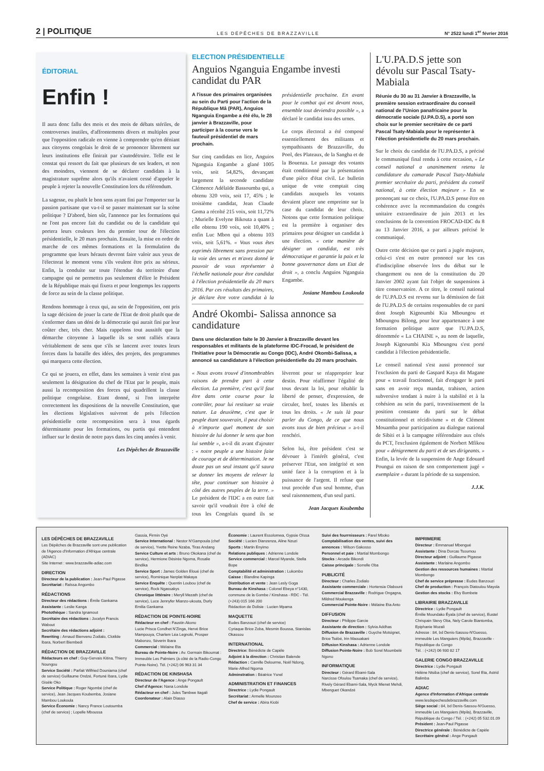2 | POLITIQUE LES DÉPÊCHES DE BRAZZAVILLE N° 2522 lundi 1<sup>er</sup> février 2016
ÉDITORIAL
Enfin !
Il aura donc fallu des mois et des mois de débats stériles, de controverses inutiles, d'affrontements divers et multiples pour que l'opposition radicale en vienne à comprendre qu'en déniant aux citoyens congolais le droit de se prononcer librement sur leurs institutions elle finirait par s'autodétruire. Telle est le constat qui ressort du fait que plusieurs de ses leaders, et non des moindres, viennent de se déclarer candidats à la magistrature suprême alors qu'ils n'avaient cessé d'appeler le peuple à rejeter la nouvelle Constitution lors du référendum.
La sagesse, ou plutôt le bon sens ayant fini par l'emporter sur la passion partisane que va-t-il se passer maintenant sur la scène politique ? D'abord, bien sûr, l'annonce par les formations qui ne l'ont pas encore fait du candidat ou de la candidate qui portera leurs couleurs lors du premier tour de l'élection présidentielle, le 20 mars prochain. Ensuite, la mise en ordre de marche de ces mêmes formations et la formulation du programme que leurs hérauts devront faire valoir aux yeux de l'électorat le moment venu s'ils veulent être prix au sérieux. Enfin, la conduite sur toute l'étendue du territoire d'une campagne qui ne permettra pas seulement d'élire le Président de la République mais qui fixera et pour longtemps les rapports de force au sein de la classe politique.
Rendons hommage à ceux qui, au sein de l'opposition, ont pris la sage décision de jouer la carte de l'Etat de droit plutôt que de s'enfermer dans un déni de la démocratie qui aurait fini par leur coûter cher, très cher. Mais rappelons tout aussitôt que la démarche citoyenne à laquelle ils se sont ralliés n'aura véritablement de sens que s'ils se lancent avec toutes leurs forces dans la bataille des idées, des projets, des programmes qui marquera cette élection.
Ce qui se jouera, en effet, dans les semaines à venir n'est pas seulement la désignation du chef de l'Etat par le peuple, mais aussi la recomposition des forces qui quadrillent la classe politique congolaise. Etant donné, si l'on interprète correctement les dispositions de la nouvelle Constitution, que les élections législatives suivront de près l'élection présidentielle cette recomposition sera à tous égards déterminante pour les formations, ou partis qui entendent influer sur le destin de notre pays dans les cinq années à venir.
Les Dépêches de Brazzaville
ELECTION PRÉSIDENTIELLE
Anguios Nganguia Engambe investi candidat du PAR
A l'issue des primaires organisées au sein du Parti pour l'action de la République Mâ (PAR), Anguios Nganguia Engambe a été élu, le 28 janvier à Brazzaville, pour participer à la course vers le fauteuil présidentiel de mars prochain.
Sur cinq candidats en lice, Anguios Nganguia Engambe a glané 1005 voix, soit 54,82%, devançant largement la seconde candidate Clémence Adélaïde Bassoumba qui, a obtenu 320 voix, soit 17, 45% ; le troisième candidat, Jean Claude Goma a récolté 215 voix, soit 11,72% ; Murielle Evelyne Bikouta a quant à elle obtenu 190 voix, soit 10,40% ; enfin Luc Mbon qui a obtenu 103 voix, soit 5,61%. « Vous vous êtes exprimés librement sans pression par la voie des urnes et m'avez donné le pouvoir de vous représenter à l'échelle nationale pour être candidat à l'élection présidentielle du 20 mars 2016. Par ces résultats des primaires, je déclare être votre candidat à la présidentielle prochaine. En avant pour le combat qui est devant nous, ensemble tout deviendra possible », a déclaré le candidat issu des urnes.
Le corps électoral a été composé essentiellement des militants et sympathisants de Brazzaville, du Pool, des Plateaux, de la Sangha et de la Bouenza. Le passage des votants était conditionné par la présentation d'une pièce d'état civil. Le bulletin unique de vote comptait cinq candidats auxquels les votants devaient placer une empreinte sur la case du candidat de leur choix. Notons que cette formation politique est la première à organiser des primaires pour désigner un candidat à une élection. « cette manière de désigner un candidat, est très démocratique et garantie la paix et la bonne gouvernance dans un Etat de droit », a conclu Anguios Nganguia Engambe.
Josiane Mambou Loukoula
André Okombi- Salissa annonce sa candidature
Dans une déclaration faite le 30 Janvier à Brazzaville devant les responsables et militants de la plateforme IDC-Frocad, le président de l'Initiative pour la Démocratie au Congo (IDC), André Okombi-Salissa, a annoncé sa candidature à l'élection présidentielle du 20 mars prochain.
« Nous avons trouvé d'innombrables raisons de prendre part à cette élection. La première, c'est qu'il faut être dans cette course pour la contrôler, pour lui restituer sa vraie nature. La deuxième, c'est que le peuple étant souverain, il peut choisir à n'importe quel moment de son histoire de lui donner le sens que bon lui semble », a-t-il dit avant d'ajouter : « notre peuple a une histoire faite de courage et de détermination. Je ne doute pas un seul instant qu'il saura se donner les moyens de relever la tête, pour continuer son histoire à côté des autres peuples de la terre. » Le président de l'IDC a en outre fait savoir qu'il voudrait être à côté de tous les Congolais quand ils se lèveront pour se réapproprier leur destin. Pour réaffirmer l'égalité de tous devant la loi, pour rétablir la liberté de penser, d'expression, de circuler, bref, toutes les libertés et tous les droits. « Je suis là pour parler du Congo, de ce que nous avons tous de bien précieux » a-t-il renchéri.
Selon lui, être président c'est se dévouer à l'intérêt général, c'est préserver l'Etat, son intégrité et son unité face à la corruption et à la puissance de l'argent. Il refuse que tout procède d'un seul homme, d'un seul raisonnement, d'un seul parti.
Jean Jacques Koubemba
L'U.PA.D.S jette son dévolu sur Pascal Tsaty-Mabiala
Réunie du 30 au 31 Janvier à Brazzaville, la première session extraordinaire du conseil national de l'Union panafricaine pour la démocratie sociale (U.PA.D.S), a porté son choix sur le premier secrétaire de ce parti Pascal Tsaty-Mabiala pour le représenter à l'élection présidentielle du 20 mars prochain.
Sur le choix du candidat de l'U.PA.D.S, a précisé le communiqué final rendu à cette occasion, « Le conseil national a unanimement retenu la candidature du camarade Pascal Tsaty-Mabiala premier secrétaire du parti, président du conseil national, à cette élection majeure » En se prononçant sur ce choix, l'U.PA.D.S pense être en cohérence avec la recommandation du congrès unitaire extraordinaire de juin 2013 et les conclusions de la convention FROCAD-IDC du 8 au 13 Janvier 2016, a par ailleurs précisé le communiqué.
Outre cette décision que ce parti a jugée majeure, celui-ci s'est en outre prononcé sur les cas d'indiscipline observée lors du débat sur le changement ou non de la constitution du 20 Janvier 2002 ayant fait l'objet de suspensions à titre conservatoire. A ce titre, le conseil national de l'U.PA.D.S est revenu sur la démission de fait de l'U.PA.D.S de certains responsables de ce parti dont Joseph Kignoumbi Kia Mboungou et Mboungou Bilong, pour leur appartenance à une formation politique autre que l'U.PA.D.S, dénommée « La CHAINE », au nom de laquelle, Joseph Kignoumbi Kia Mboungou s'est porté candidat à l'élection présidentielle.
Le conseil national s'est aussi prononcé sur l'exclusion du parti de Gaspard Kaya dit Magane pour « travail fractionnel, fait d'engager le parti sans en avoir reçu mandat, trahison, action subversive tendant à nuire à la stabilité et à la cohésion au sein du parti, travestissement de la position constante du parti sur le débat constitutionnel et récidivisme » et de Clément Mouamba pour participation au dialogue national de Sibiti et à la campagne référendaire aux côtés du PCT, l'exclusion également de Norbert Mfikou pour « dénigrement du parti et de ses dirigeants. » Enfin, la levée de la suspension de Ange Edouard Poungui en raison de son comportement jugé « exemplaire » durant la période de sa suspension.
J.J.K.
LES DÉPÊCHES DE BRAZZAVILLE
Les Dépêches de Brazzaville sont une publication de l'Agence d'Information d'Afrique centrale (ADIAC)
Site Internet : www.brazzaville-adiac.com
DIRECTION
Directeur de la publication : Jean-Paul Pigasse
Secrétariat : Raïssa Angombo
RÉDACTIONS
Directeur des rédactions : Émile Gankama
Assistante : Leslie Kanga
Photothèque : Sandra Ignamout
Secrétaire des rédactions : Jocelyn Francis Wabout
Secrétaire des rédactions adjoint :
Rewriting : Arnaud Bienvenu Zodialo, Clotilde Ibara, Norbert Biembedi
RÉDACTION DE BRAZZAVILLE
Rédacteurs en chef : Guy-Gervais Kitina, Thierry Noungou
Service Société : Parfait Wilfried Douniama (chef de service) Guillaume Ondzé, Fortuné Ibara, Lydie Gisèle Oko
Service Politique : Roger Ngombé (chef de service), Jean Jacques Koubemba, Josiane Mambou Loukoula
Service Économie : Nancy France Loutoumba (chef de service) ; Lopelle Mboussa
Gassia, Firmin Oyé
Service International : Nestor N'Gampoula (chef de service), Yvette Reine Nzaba, Tiras Andang
Service Culture et arts : Bruno Okokana (chef de service), Hermione Désirée Ngoma, Rosalie Bindika
Service Sport : James Golden Eloué (chef de service), Rominique Nerplat Makaya
Service Enquête : Quentin Loubou (chef de service), Rock Ngassakys
Chronique littéraire : Meryll Mezath (chef de service), Luce Jennyfer Mianzo-ukouta, Durly Emilia Gankama
RÉDACTION DE POINTE-NOIRE
Rédacteur en chef : Faustin Akono
Lucie Prisca Condhet N'Zinga, Hervé Brice Mampouya, Charlem Léa Legnoki, Prosper Mabonzo, Séverin Ibara
Commercial : Mélaine Eta
Bureau de Pointe-Noire : Av. Germain Bikoumat : Immeuble Les Palmiers (à côté de la Radio-Congo Pointe-Noire). Tél. (+242) 06 963 31 34
RÉDACTION DE KINSHASA
Directeur de l'Agence : Ange Pongault
Chef d'Agence: Nana Londole
Rédacteur en chef : Jules Tambwe Itagali
Coordonateur : Alain Diasso
Économie : Laurent Essolomwa, Gypsie Oïssa
Société : Lucien Dianzenza, Aline Nzuzi
Sports : Martin Enyimo
Relations publiques : Adrienne Londole
Service commercial : Marcel Myande, Stella Bope
Comptabilité et administration : Lukombo
Caisse : Blandine Kapinga
Distribution et vente : Jean Lesly Goga
Bureau de Kinshasa : Colonel Ebeya n°1430, commune de la Gombe / Kinshasa - RDC - Tél. (+243) 015 166 200
Rédaction de Dolisie : Lucien Mpama
MAQUETTE
Eudes Banzouzi (chef de service)
Cyriaque Brice Zoba, Mesmin Boussa, Stanislas Okassou
INTERNATIONAL
Directrice: Bénédicte de Capèle
Adjoint à la direction : Christian Balende
Rédaction : Camille Delourme, Noël Ndong, Marie-Alfred Ngoma
Adminstration : Béatrice Ysnel
ADMINISTRATION ET FINANCES
Directrice : Lydie Pongault
Secrétariat : Armelle Mounzeo
Chef de service : Abira Kiobi
Suivi des fourrnisseurs : Farel Mboko
Comptabilisation des ventes, suivi des annonces : Wilson Gakosso
Personnel et paie : Martial Mombongo
Stocks : Arcade Bikondi
Caisse principale : Sorrelle Oba
PUBLICITÉ
Directeur : Charles Zodialo
Assistante commerciale : Hortensia Olabouré
Commercial Brazzaville : Rodrigue Ongagna, Mildred Moukenga
Commercial Pointe-Noire : Mélaine Eta Anto
DIFFUSION
Directeur : Philippe Garcie
Assistante de direction : Sylvia Addhas
Diffusion de Brazzaville : Guyche Motsignet, Brice Tsébé, Irin Maouakani
Diffusion Kinshasa : Adrienne Londole
Diffusion Pointe-Noire : Bob Sorel Moumbelé Ngono
INFORMATIQUE
Directeur : Gérard Ebami-Sala
Narcisse Ofoulou Tsamaka (chef de service), Rively Gérard Ebami-Sala, Myck Mienet Mehdi, Mbenguet Okandzé
IMPRIMERIE
Directeur : Emmanuel Mbengué
Assistante : Dina Dorcas Tsoumou
Directeur adjoint : Guillaume Pigasse
Assistante : Marlaine Angombo
Gestion des ressources humaines : Martial Mombongo
Chef de service prépresse : Eudes Banzouzi
Chef de production : François Diatoulou Mayola
Gestion des stocks : Elvy Bombete
LIBRAIRIE BRAZZAVILLE
Directrice : Lydie Pongault
Émilie Moundako Éyala (chef de service), Eustel Chrispain Stevy Oba, Nely Carole Biantomba, Epiphanie Mozali
Adresse : 84, bd Denis-Sassou-N'Guesso, immeuble Les Manguiers (Mpila), Brazzaville - République du Congo
Tél. : (+242) 06 930 82 17
GALERIE CONGO BRAZZAVILLE
Directrice : Lydie Pongault
Hélène Ntsiba (chef de service), Sorel Eta, Astrid Balimba
ADIAC
Agence d'Information d'Afrique centrale
www.lesdepechesdebrazzaville.com
Siège social : 84, bd Denis-Sassou-N'Guesso, immeuble Les Manguiers (Mpila), Brazzaville, République du Congo / Tél. : (+242) 05 532.01.09
Président : Jean-Paul Pigasse
Directrice générale : Bénédicte de Capèle
Secrétaire général : Ange Pongault